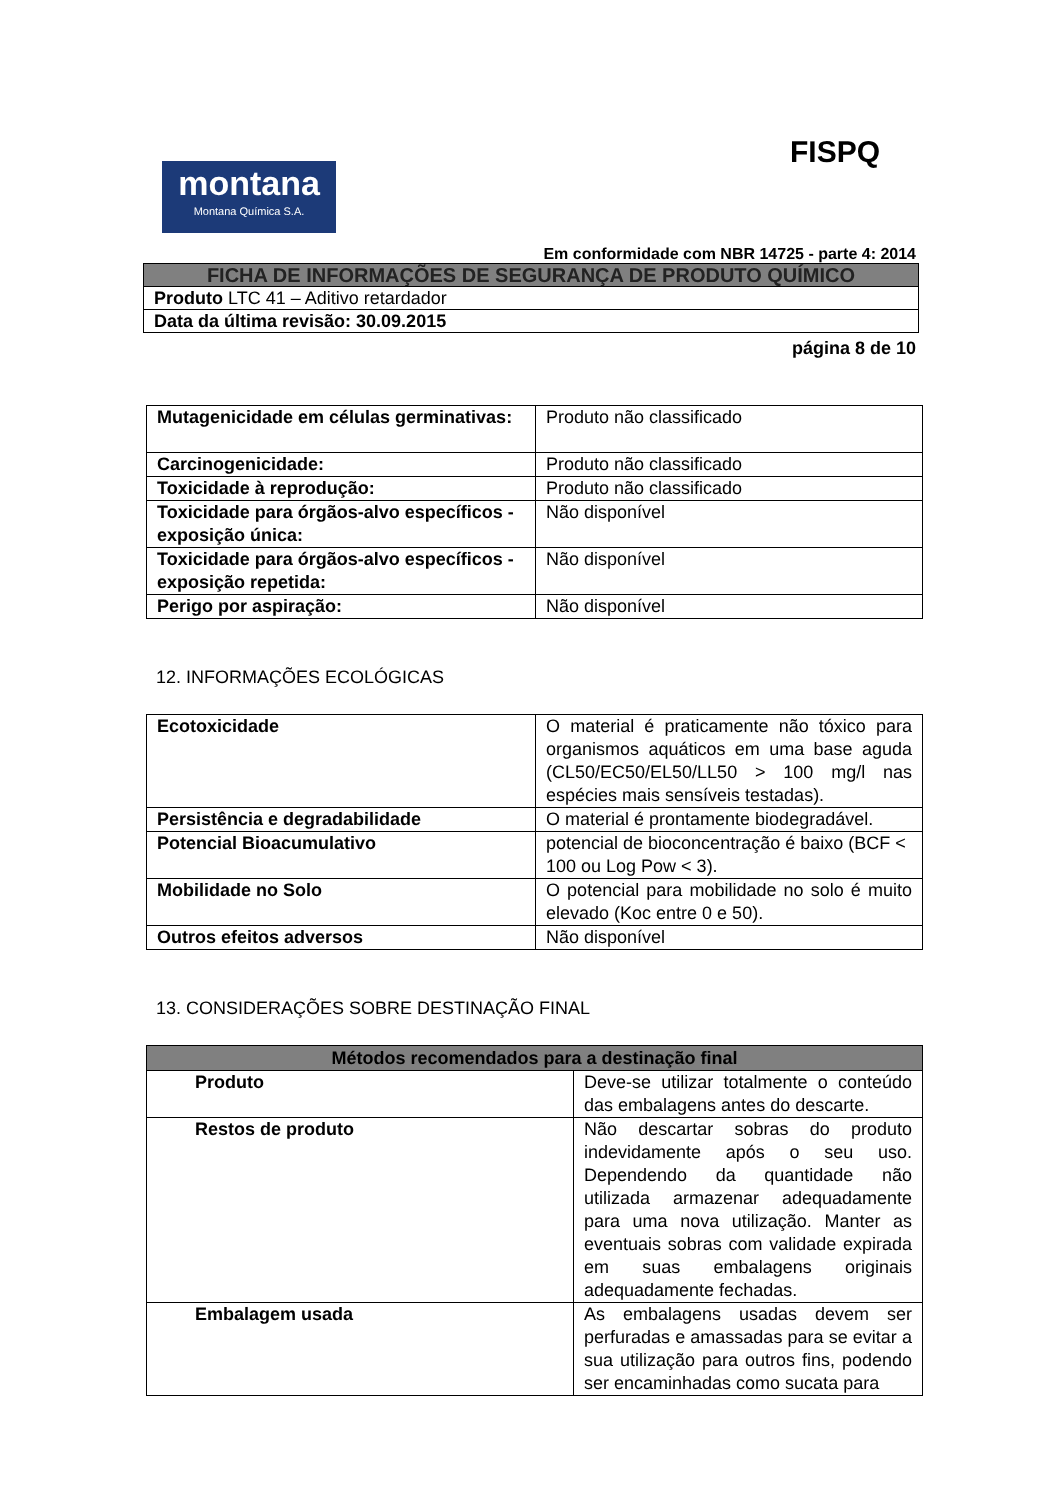FISPQ
montana
Montana Química S.A.
Em conformidade com NBR 14725 - parte 4: 2014
| FICHA DE INFORMAÇÕES DE SEGURANÇA DE PRODUTO QUÍMICO |
| Produto LTC 41 – Aditivo retardador |
| Data da última revisão: 30.09.2015 |
página 8 de 10
| Mutagenicidade em células germinativas: | Produto não classificado |
| Carcinogenicidade: | Produto não classificado |
| Toxicidade à reprodução: | Produto não classificado |
| Toxicidade para órgãos-alvo específicos - exposição única: | Não disponível |
| Toxicidade para órgãos-alvo específicos - exposição repetida: | Não disponível |
| Perigo por aspiração: | Não disponível |
12. INFORMAÇÕES ECOLÓGICAS
| Ecotoxicidade | O material é praticamente não tóxico para organismos aquáticos em uma base aguda (CL50/EC50/EL50/LL50 > 100 mg/l nas espécies mais sensíveis testadas). |
| Persistência e degradabilidade | O material é prontamente biodegradável. |
| Potencial Bioacumulativo | potencial de bioconcentração é baixo (BCF < 100 ou Log Pow < 3). |
| Mobilidade no Solo | O potencial para mobilidade no solo é muito elevado (Koc entre 0 e 50). |
| Outros efeitos adversos | Não disponível |
13. CONSIDERAÇÕES SOBRE DESTINAÇÃO FINAL
| Métodos recomendados para a destinação final | |
| --- | --- |
| Produto | Deve-se utilizar totalmente o conteúdo das embalagens antes do descarte. |
| Restos de produto | Não descartar sobras do produto indevidamente após o seu uso. Dependendo da quantidade não utilizada armazenar adequadamente para uma nova utilização. Manter as eventuais sobras com validade expirada em suas embalagens originais adequadamente fechadas. |
| Embalagem usada | As embalagens usadas devem ser perfuradas e amassadas para se evitar a sua utilização para outros fins, podendo ser encaminhadas como sucata para |